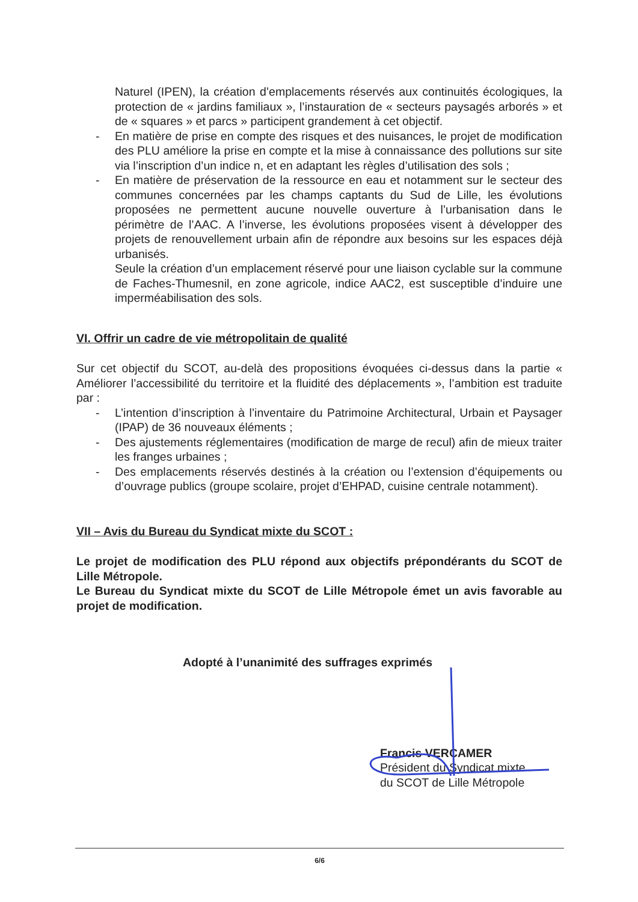Naturel (IPEN), la création d’emplacements réservés aux continuités écologiques, la protection de « jardins familiaux », l’instauration de « secteurs paysagés arborés » et de « squares » et parcs » participent grandement à cet objectif.
- En matière de prise en compte des risques et des nuisances, le projet de modification des PLU améliore la prise en compte et la mise à connaissance des pollutions sur site via l’inscription d’un indice n, et en adaptant les règles d’utilisation des sols ;
- En matière de préservation de la ressource en eau et notamment sur le secteur des communes concernées par les champs captants du Sud de Lille, les évolutions proposées ne permettent aucune nouvelle ouverture à l’urbanisation dans le périmètre de l’AAC. A l’inverse, les évolutions proposées visent à développer des projets de renouvellement urbain afin de répondre aux besoins sur les espaces déjà urbanisés.
Seule la création d’un emplacement réservé pour une liaison cyclable sur la commune de Faches-Thumesnil, en zone agricole, indice AAC2, est susceptible d’induire une imperméabilisation des sols.
VI. Offrir un cadre de vie métropolitain de qualité
Sur cet objectif du SCOT, au-delà des propositions évoquées ci-dessus dans la partie « Améliorer l’accessibilité du territoire et la fluidité des déplacements », l’ambition est traduite par :
- L’intention d’inscription à l’inventaire du Patrimoine Architectural, Urbain et Paysager (IPAP) de 36 nouveaux éléments ;
- Des ajustements réglementaires (modification de marge de recul) afin de mieux traiter les franges urbaines ;
- Des emplacements réservés destinés à la création ou l’extension d’équipements ou d’ouvrage publics (groupe scolaire, projet d’EHPAD, cuisine centrale notamment).
VII – Avis du Bureau du Syndicat mixte du SCOT :
Le projet de modification des PLU répond aux objectifs prépondérants du SCOT de Lille Métropole.
Le Bureau du Syndicat mixte du SCOT de Lille Métropole émet un avis favorable au projet de modification.
Adopté à l’unanimité des suffrages exprimés
Francis VERCAMER
Président du Syndicat mixte
du SCOT de Lille Métropole
6/6